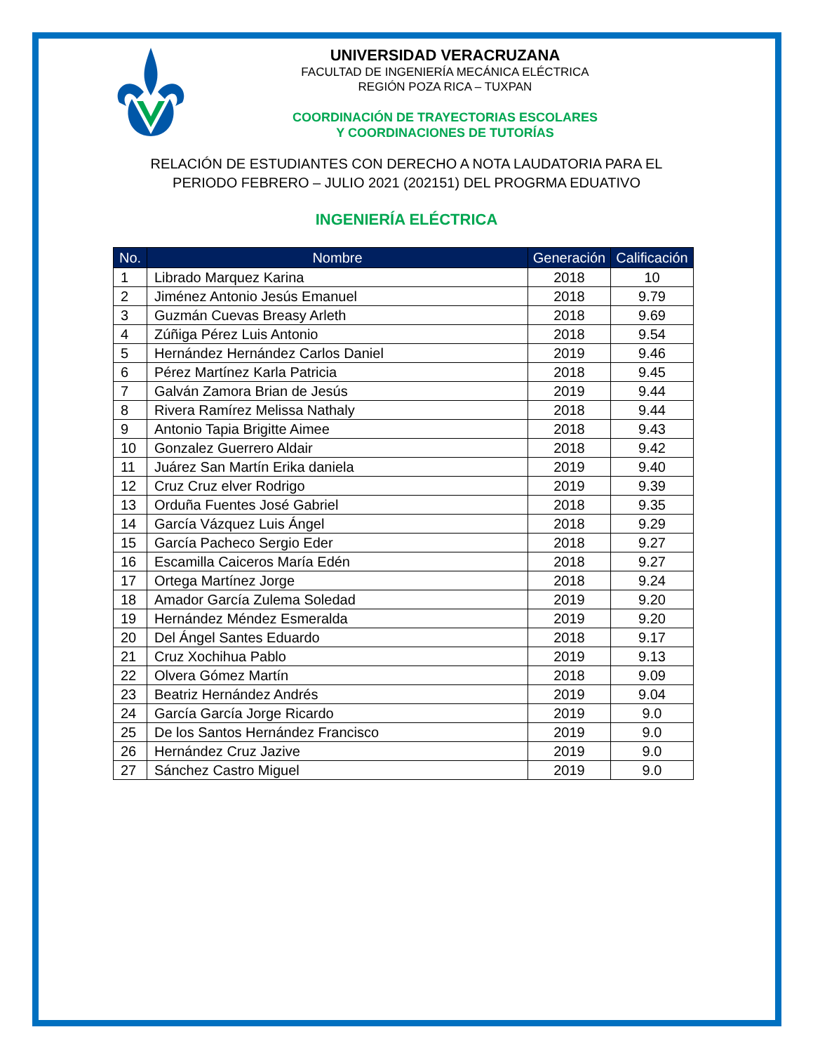UNIVERSIDAD VERACRUZANA
FACULTAD DE INGENIERÍA MECÁNICA ELÉCTRICA
REGIÓN POZA RICA – TUXPAN
COORDINACIÓN DE TRAYECTORIAS ESCOLARES
Y COORDINACIONES DE TUTORÍAS
RELACIÓN DE ESTUDIANTES CON DERECHO A NOTA LAUDATORIA PARA EL
PERIODO FEBRERO – JULIO 2021 (202151) DEL PROGRMA EDUATIVO
INGENIERÍA ELÉCTRICA
| No. | Nombre | Generación | Calificación |
| --- | --- | --- | --- |
| 1 | Librado Marquez Karina | 2018 | 10 |
| 2 | Jiménez Antonio Jesús Emanuel | 2018 | 9.79 |
| 3 | Guzmán Cuevas Breasy Arleth | 2018 | 9.69 |
| 4 | Zúñiga Pérez Luis Antonio | 2018 | 9.54 |
| 5 | Hernández Hernández Carlos Daniel | 2019 | 9.46 |
| 6 | Pérez Martínez Karla Patricia | 2018 | 9.45 |
| 7 | Galván Zamora Brian de Jesús | 2019 | 9.44 |
| 8 | Rivera Ramírez Melissa Nathaly | 2018 | 9.44 |
| 9 | Antonio Tapia Brigitte Aimee | 2018 | 9.43 |
| 10 | Gonzalez Guerrero Aldair | 2018 | 9.42 |
| 11 | Juárez San Martín Erika daniela | 2019 | 9.40 |
| 12 | Cruz Cruz elver Rodrigo | 2019 | 9.39 |
| 13 | Orduña Fuentes José Gabriel | 2018 | 9.35 |
| 14 | García Vázquez Luis Ángel | 2018 | 9.29 |
| 15 | García Pacheco Sergio Eder | 2018 | 9.27 |
| 16 | Escamilla Caiceros María Edén | 2018 | 9.27 |
| 17 | Ortega Martínez Jorge | 2018 | 9.24 |
| 18 | Amador García Zulema Soledad | 2019 | 9.20 |
| 19 | Hernández Méndez Esmeralda | 2019 | 9.20 |
| 20 | Del Ángel Santes Eduardo | 2018 | 9.17 |
| 21 | Cruz Xochihua Pablo | 2019 | 9.13 |
| 22 | Olvera Gómez Martín | 2018 | 9.09 |
| 23 | Beatriz Hernández Andrés | 2019 | 9.04 |
| 24 | García García Jorge Ricardo | 2019 | 9.0 |
| 25 | De los Santos Hernández Francisco | 2019 | 9.0 |
| 26 | Hernández Cruz Jazive | 2019 | 9.0 |
| 27 | Sánchez Castro Miguel | 2019 | 9.0 |